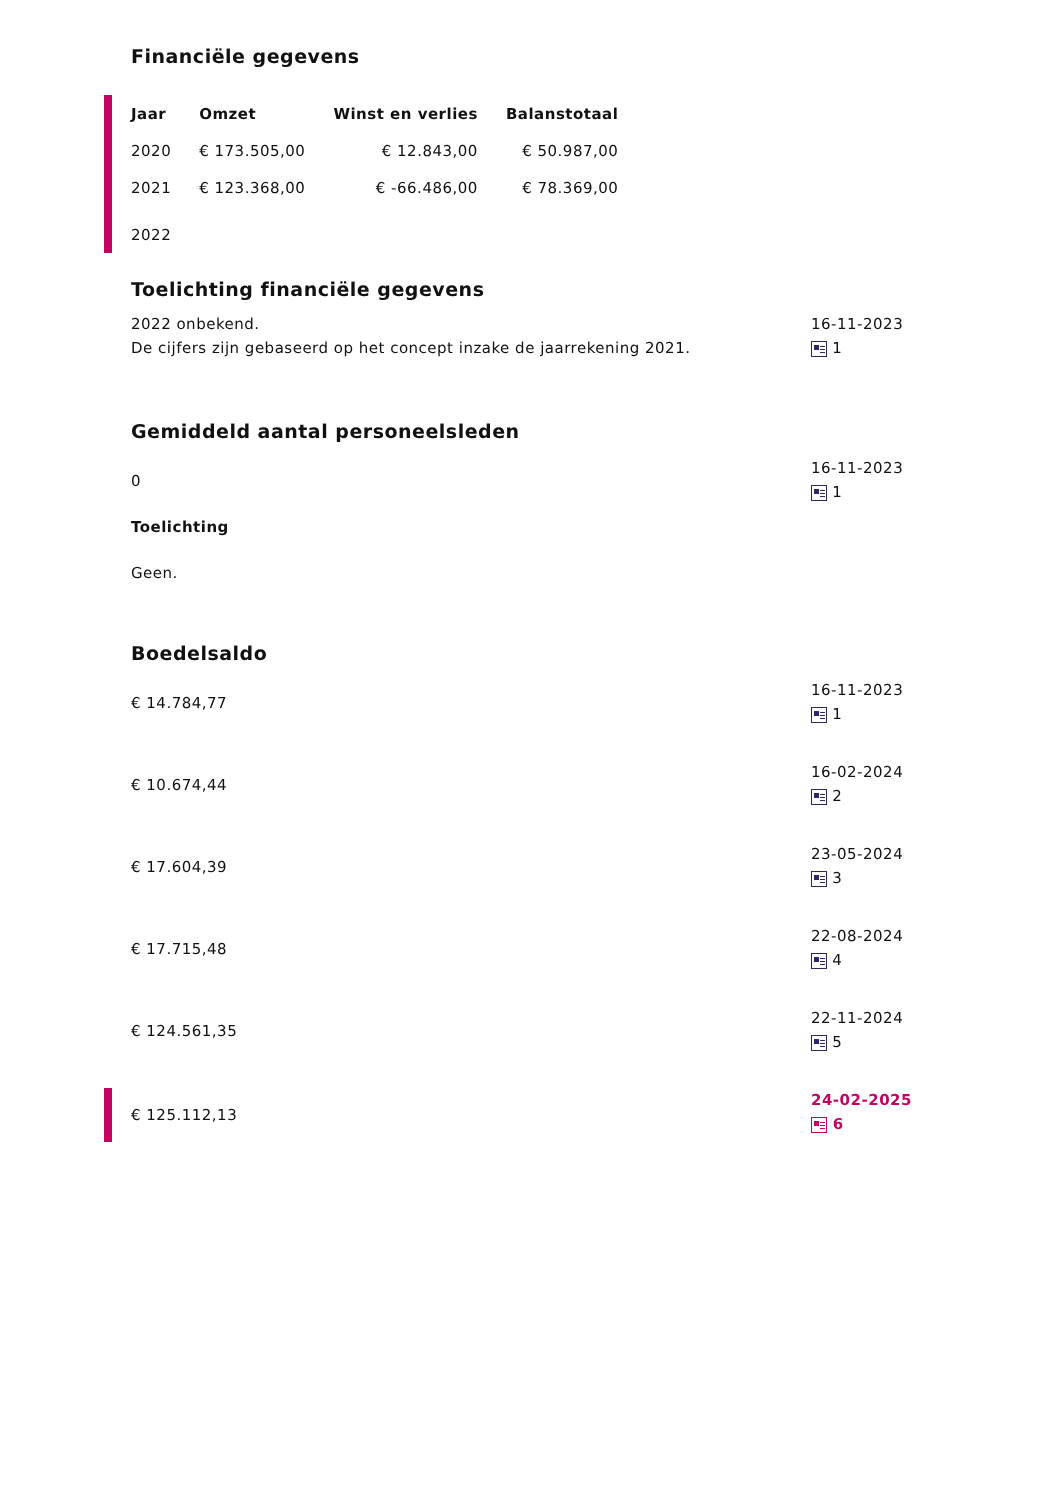Financiële gegevens
| Jaar | Omzet | Winst en verlies | Balanstotaal |
| --- | --- | --- | --- |
| 2020 | € 173.505,00 | € 12.843,00 | € 50.987,00 |
| 2021 | € 123.368,00 | € -66.486,00 | € 78.369,00 |
| 2022 | | | |
Toelichting financiële gegevens
2022 onbekend.
De cijfers zijn gebaseerd op het concept inzake de jaarrekening 2021.
16-11-2023
1
Gemiddeld aantal personeelsleden
0
Toelichting
Geen.
16-11-2023
1
Boedelsaldo
€ 14.784,77
16-11-2023
1
€ 10.674,44
16-02-2024
2
€ 17.604,39
23-05-2024
3
€ 17.715,48
22-08-2024
4
€ 124.561,35
22-11-2024
5
€ 125.112,13
24-02-2025
6